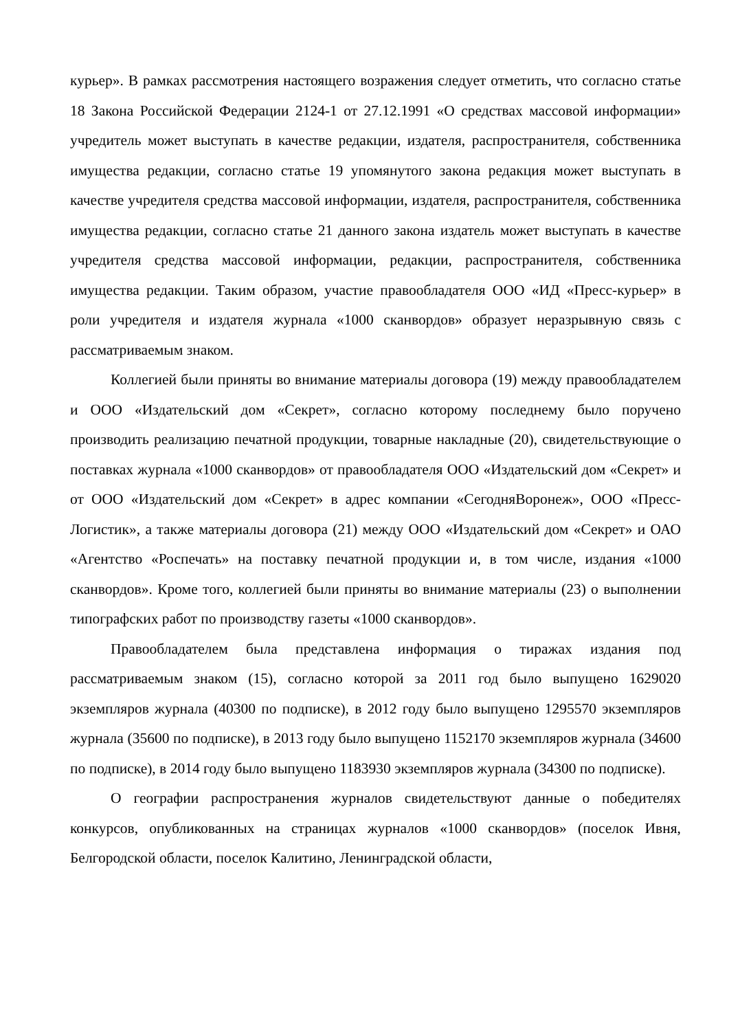курьер». В рамках рассмотрения настоящего возражения следует отметить, что согласно статье 18 Закона Российской Федерации 2124-1 от 27.12.1991 «О средствах массовой информации» учредитель может выступать в качестве редакции, издателя, распространителя, собственника имущества редакции, согласно статье 19 упомянутого закона редакция может выступать в качестве учредителя средства массовой информации, издателя, распространителя, собственника имущества редакции, согласно статье 21 данного закона издатель может выступать в качестве учредителя средства массовой информации, редакции, распространителя, собственника имущества редакции. Таким образом, участие правообладателя ООО «ИД «Пресс-курьер» в роли учредителя и издателя журнала «1000 сканвордов» образует неразрывную связь с рассматриваемым знаком.
Коллегией были приняты во внимание материалы договора (19) между правообладателем и ООО «Издательский дом «Секрет», согласно которому последнему было поручено производить реализацию печатной продукции, товарные накладные (20), свидетельствующие о поставках журнала «1000 сканвордов» от правообладателя ООО «Издательский дом «Секрет» и от ООО «Издательский дом «Секрет» в адрес компании «СегодняВоронеж», ООО «Пресс-Логистик», а также материалы договора (21) между ООО «Издательский дом «Секрет» и ОАО «Агентство «Роспечать» на поставку печатной продукции и, в том числе, издания «1000 сканвордов». Кроме того, коллегией были приняты во внимание материалы (23) о выполнении типографских работ по производству газеты «1000 сканвордов».
Правообладателем была представлена информация о тиражах издания под рассматриваемым знаком (15), согласно которой за 2011 год было выпущено 1629020 экземпляров журнала (40300 по подписке), в 2012 году было выпущено 1295570 экземпляров журнала (35600 по подписке), в 2013 году было выпущено 1152170 экземпляров журнала (34600 по подписке), в 2014 году было выпущено 1183930 экземпляров журнала (34300 по подписке).
О географии распространения журналов свидетельствуют данные о победителях конкурсов, опубликованных на страницах журналов «1000 сканвордов» (поселок Ивня, Белгородской области, поселок Калитино, Ленинградской области,